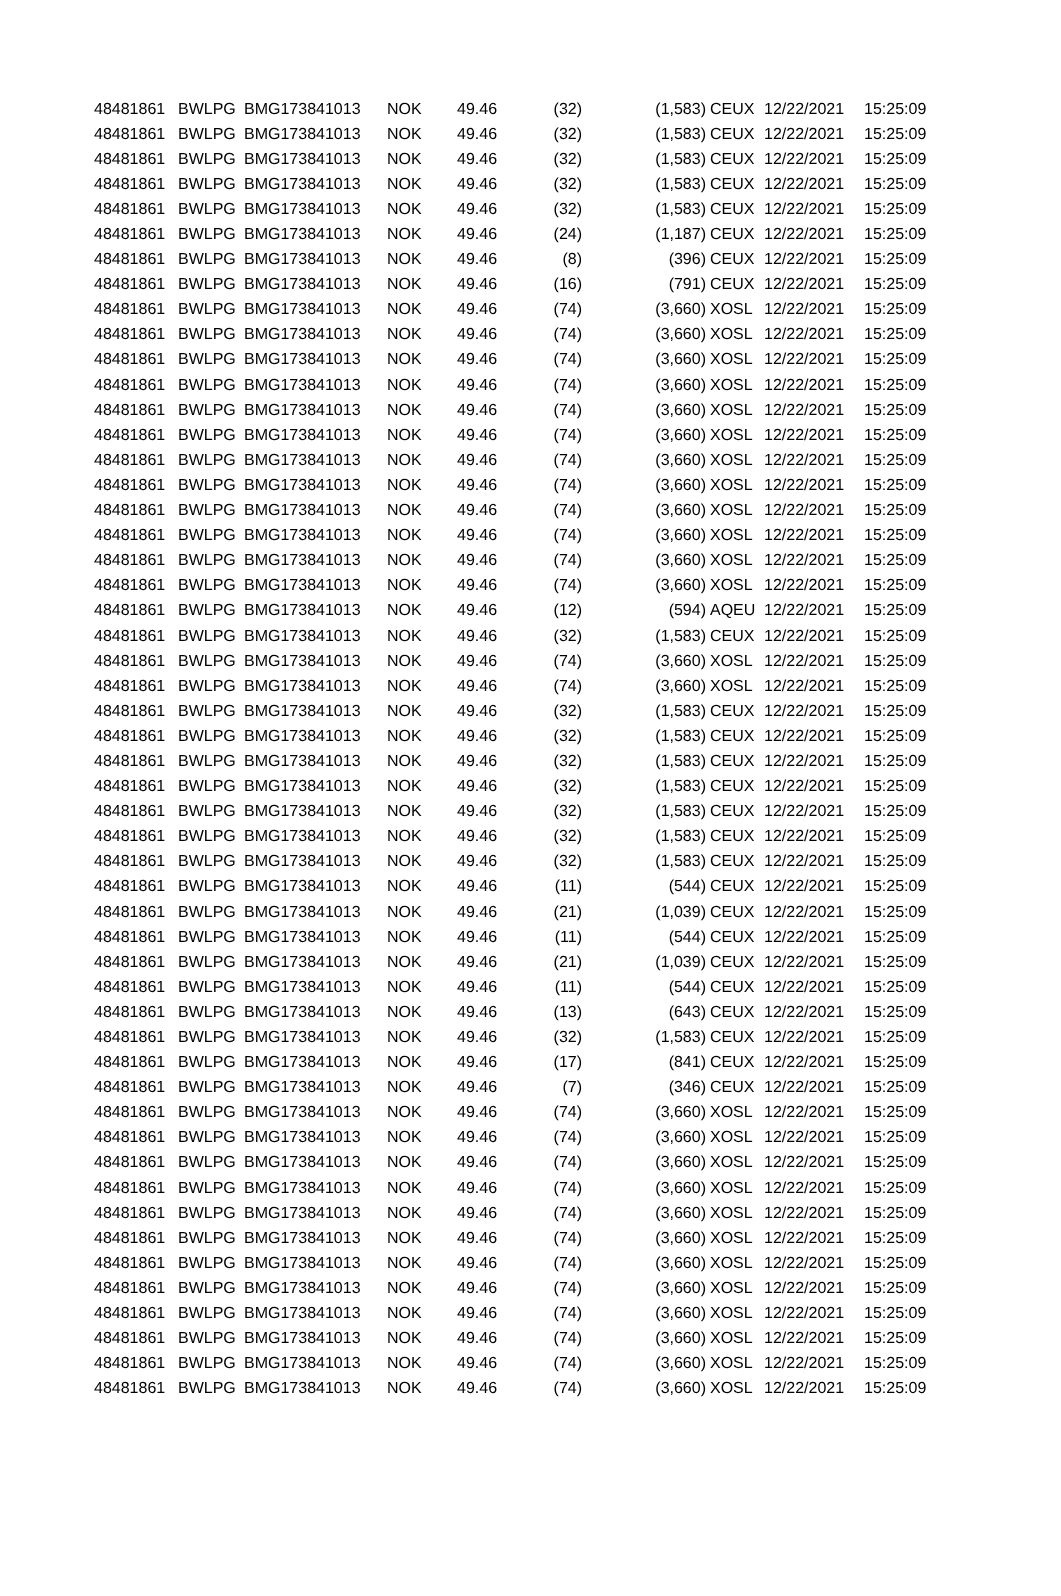| 48481861 | BWLPG | BMG173841013 | NOK | 49.46 | (32) | (1,583) | CEUX | 12/22/2021 | 15:25:09 |
| 48481861 | BWLPG | BMG173841013 | NOK | 49.46 | (32) | (1,583) | CEUX | 12/22/2021 | 15:25:09 |
| 48481861 | BWLPG | BMG173841013 | NOK | 49.46 | (32) | (1,583) | CEUX | 12/22/2021 | 15:25:09 |
| 48481861 | BWLPG | BMG173841013 | NOK | 49.46 | (32) | (1,583) | CEUX | 12/22/2021 | 15:25:09 |
| 48481861 | BWLPG | BMG173841013 | NOK | 49.46 | (32) | (1,583) | CEUX | 12/22/2021 | 15:25:09 |
| 48481861 | BWLPG | BMG173841013 | NOK | 49.46 | (24) | (1,187) | CEUX | 12/22/2021 | 15:25:09 |
| 48481861 | BWLPG | BMG173841013 | NOK | 49.46 | (8) | (396) | CEUX | 12/22/2021 | 15:25:09 |
| 48481861 | BWLPG | BMG173841013 | NOK | 49.46 | (16) | (791) | CEUX | 12/22/2021 | 15:25:09 |
| 48481861 | BWLPG | BMG173841013 | NOK | 49.46 | (74) | (3,660) | XOSL | 12/22/2021 | 15:25:09 |
| 48481861 | BWLPG | BMG173841013 | NOK | 49.46 | (74) | (3,660) | XOSL | 12/22/2021 | 15:25:09 |
| 48481861 | BWLPG | BMG173841013 | NOK | 49.46 | (74) | (3,660) | XOSL | 12/22/2021 | 15:25:09 |
| 48481861 | BWLPG | BMG173841013 | NOK | 49.46 | (74) | (3,660) | XOSL | 12/22/2021 | 15:25:09 |
| 48481861 | BWLPG | BMG173841013 | NOK | 49.46 | (74) | (3,660) | XOSL | 12/22/2021 | 15:25:09 |
| 48481861 | BWLPG | BMG173841013 | NOK | 49.46 | (74) | (3,660) | XOSL | 12/22/2021 | 15:25:09 |
| 48481861 | BWLPG | BMG173841013 | NOK | 49.46 | (74) | (3,660) | XOSL | 12/22/2021 | 15:25:09 |
| 48481861 | BWLPG | BMG173841013 | NOK | 49.46 | (74) | (3,660) | XOSL | 12/22/2021 | 15:25:09 |
| 48481861 | BWLPG | BMG173841013 | NOK | 49.46 | (74) | (3,660) | XOSL | 12/22/2021 | 15:25:09 |
| 48481861 | BWLPG | BMG173841013 | NOK | 49.46 | (74) | (3,660) | XOSL | 12/22/2021 | 15:25:09 |
| 48481861 | BWLPG | BMG173841013 | NOK | 49.46 | (74) | (3,660) | XOSL | 12/22/2021 | 15:25:09 |
| 48481861 | BWLPG | BMG173841013 | NOK | 49.46 | (74) | (3,660) | XOSL | 12/22/2021 | 15:25:09 |
| 48481861 | BWLPG | BMG173841013 | NOK | 49.46 | (12) | (594) | AQEU | 12/22/2021 | 15:25:09 |
| 48481861 | BWLPG | BMG173841013 | NOK | 49.46 | (32) | (1,583) | CEUX | 12/22/2021 | 15:25:09 |
| 48481861 | BWLPG | BMG173841013 | NOK | 49.46 | (74) | (3,660) | XOSL | 12/22/2021 | 15:25:09 |
| 48481861 | BWLPG | BMG173841013 | NOK | 49.46 | (74) | (3,660) | XOSL | 12/22/2021 | 15:25:09 |
| 48481861 | BWLPG | BMG173841013 | NOK | 49.46 | (32) | (1,583) | CEUX | 12/22/2021 | 15:25:09 |
| 48481861 | BWLPG | BMG173841013 | NOK | 49.46 | (32) | (1,583) | CEUX | 12/22/2021 | 15:25:09 |
| 48481861 | BWLPG | BMG173841013 | NOK | 49.46 | (32) | (1,583) | CEUX | 12/22/2021 | 15:25:09 |
| 48481861 | BWLPG | BMG173841013 | NOK | 49.46 | (32) | (1,583) | CEUX | 12/22/2021 | 15:25:09 |
| 48481861 | BWLPG | BMG173841013 | NOK | 49.46 | (32) | (1,583) | CEUX | 12/22/2021 | 15:25:09 |
| 48481861 | BWLPG | BMG173841013 | NOK | 49.46 | (32) | (1,583) | CEUX | 12/22/2021 | 15:25:09 |
| 48481861 | BWLPG | BMG173841013 | NOK | 49.46 | (32) | (1,583) | CEUX | 12/22/2021 | 15:25:09 |
| 48481861 | BWLPG | BMG173841013 | NOK | 49.46 | (11) | (544) | CEUX | 12/22/2021 | 15:25:09 |
| 48481861 | BWLPG | BMG173841013 | NOK | 49.46 | (21) | (1,039) | CEUX | 12/22/2021 | 15:25:09 |
| 48481861 | BWLPG | BMG173841013 | NOK | 49.46 | (11) | (544) | CEUX | 12/22/2021 | 15:25:09 |
| 48481861 | BWLPG | BMG173841013 | NOK | 49.46 | (21) | (1,039) | CEUX | 12/22/2021 | 15:25:09 |
| 48481861 | BWLPG | BMG173841013 | NOK | 49.46 | (11) | (544) | CEUX | 12/22/2021 | 15:25:09 |
| 48481861 | BWLPG | BMG173841013 | NOK | 49.46 | (13) | (643) | CEUX | 12/22/2021 | 15:25:09 |
| 48481861 | BWLPG | BMG173841013 | NOK | 49.46 | (32) | (1,583) | CEUX | 12/22/2021 | 15:25:09 |
| 48481861 | BWLPG | BMG173841013 | NOK | 49.46 | (17) | (841) | CEUX | 12/22/2021 | 15:25:09 |
| 48481861 | BWLPG | BMG173841013 | NOK | 49.46 | (7) | (346) | CEUX | 12/22/2021 | 15:25:09 |
| 48481861 | BWLPG | BMG173841013 | NOK | 49.46 | (74) | (3,660) | XOSL | 12/22/2021 | 15:25:09 |
| 48481861 | BWLPG | BMG173841013 | NOK | 49.46 | (74) | (3,660) | XOSL | 12/22/2021 | 15:25:09 |
| 48481861 | BWLPG | BMG173841013 | NOK | 49.46 | (74) | (3,660) | XOSL | 12/22/2021 | 15:25:09 |
| 48481861 | BWLPG | BMG173841013 | NOK | 49.46 | (74) | (3,660) | XOSL | 12/22/2021 | 15:25:09 |
| 48481861 | BWLPG | BMG173841013 | NOK | 49.46 | (74) | (3,660) | XOSL | 12/22/2021 | 15:25:09 |
| 48481861 | BWLPG | BMG173841013 | NOK | 49.46 | (74) | (3,660) | XOSL | 12/22/2021 | 15:25:09 |
| 48481861 | BWLPG | BMG173841013 | NOK | 49.46 | (74) | (3,660) | XOSL | 12/22/2021 | 15:25:09 |
| 48481861 | BWLPG | BMG173841013 | NOK | 49.46 | (74) | (3,660) | XOSL | 12/22/2021 | 15:25:09 |
| 48481861 | BWLPG | BMG173841013 | NOK | 49.46 | (74) | (3,660) | XOSL | 12/22/2021 | 15:25:09 |
| 48481861 | BWLPG | BMG173841013 | NOK | 49.46 | (74) | (3,660) | XOSL | 12/22/2021 | 15:25:09 |
| 48481861 | BWLPG | BMG173841013 | NOK | 49.46 | (74) | (3,660) | XOSL | 12/22/2021 | 15:25:09 |
| 48481861 | BWLPG | BMG173841013 | NOK | 49.46 | (74) | (3,660) | XOSL | 12/22/2021 | 15:25:09 |